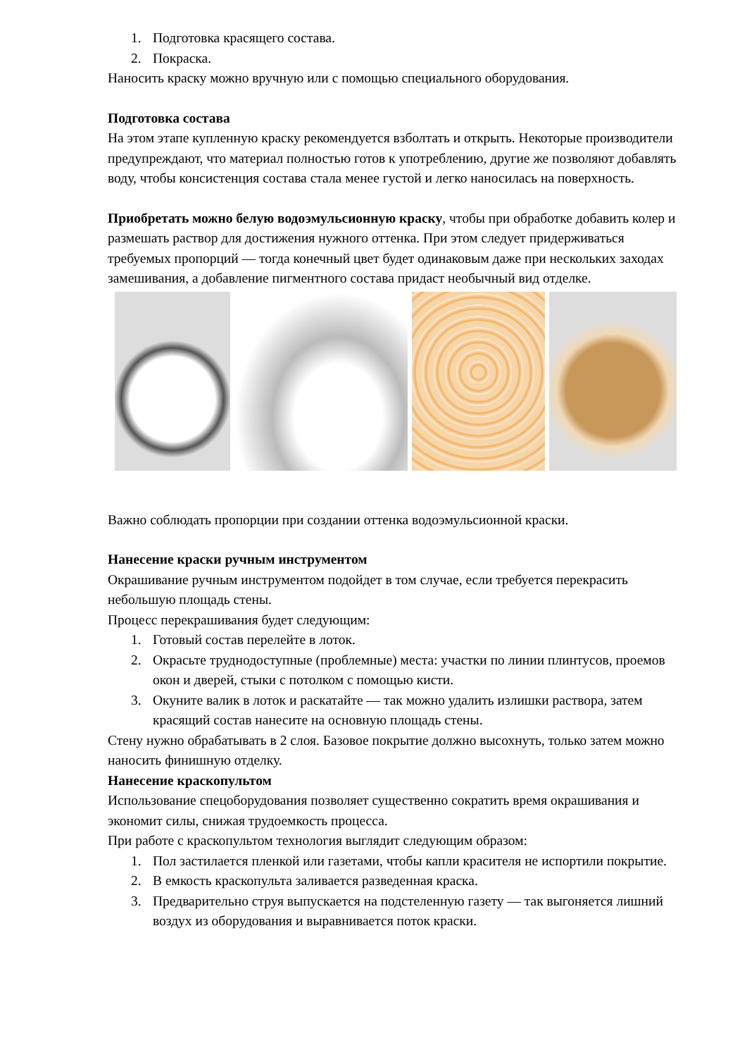1. Подготовка красящего состава.
2. Покраска.
Наносить краску можно вручную или с помощью специального оборудования.
Подготовка состава
На этом этапе купленную краску рекомендуется взболтать и открыть. Некоторые производители предупреждают, что материал полностью готов к употреблению, другие же позволяют добавлять воду, чтобы консистенция состава стала менее густой и легко наносилась на поверхность.
Приобретать можно белую водоэмульсионную краску, чтобы при обработке добавить колер и размешать раствор для достижения нужного оттенка. При этом следует придерживаться требуемых пропорций — тогда конечный цвет будет одинаковым даже при нескольких заходах замешивания, а добавление пигментного состава придаст необычный вид отделке.
Важно соблюдать пропорции при создании оттенка водоэмульсионной краски.
Нанесение краски ручным инструментом
Окрашивание ручным инструментом подойдет в том случае, если требуется перекрасить небольшую площадь стены.
Процесс перекрашивания будет следующим:
1. Готовый состав перелейте в лоток.
2. Окрасьте труднодоступные (проблемные) места: участки по линии плинтусов, проемов окон и дверей, стыки с потолком с помощью кисти.
3. Окуните валик в лоток и раскатайте — так можно удалить излишки раствора, затем красящий состав нанесите на основную площадь стены.
Стену нужно обрабатывать в 2 слоя. Базовое покрытие должно высохнуть, только затем можно наносить финишную отделку.
Нанесение краскопультом
Использование спецоборудования позволяет существенно сократить время окрашивания и экономит силы, снижая трудоемкость процесса.
При работе с краскопультом технология выглядит следующим образом:
1. Пол застилается пленкой или газетами, чтобы капли красителя не испортили покрытие.
2. В емкость краскопульта заливается разведенная краска.
3. Предварительно струя выпускается на подстеленную газету — так выгоняется лишний воздух из оборудования и выравнивается поток краски.